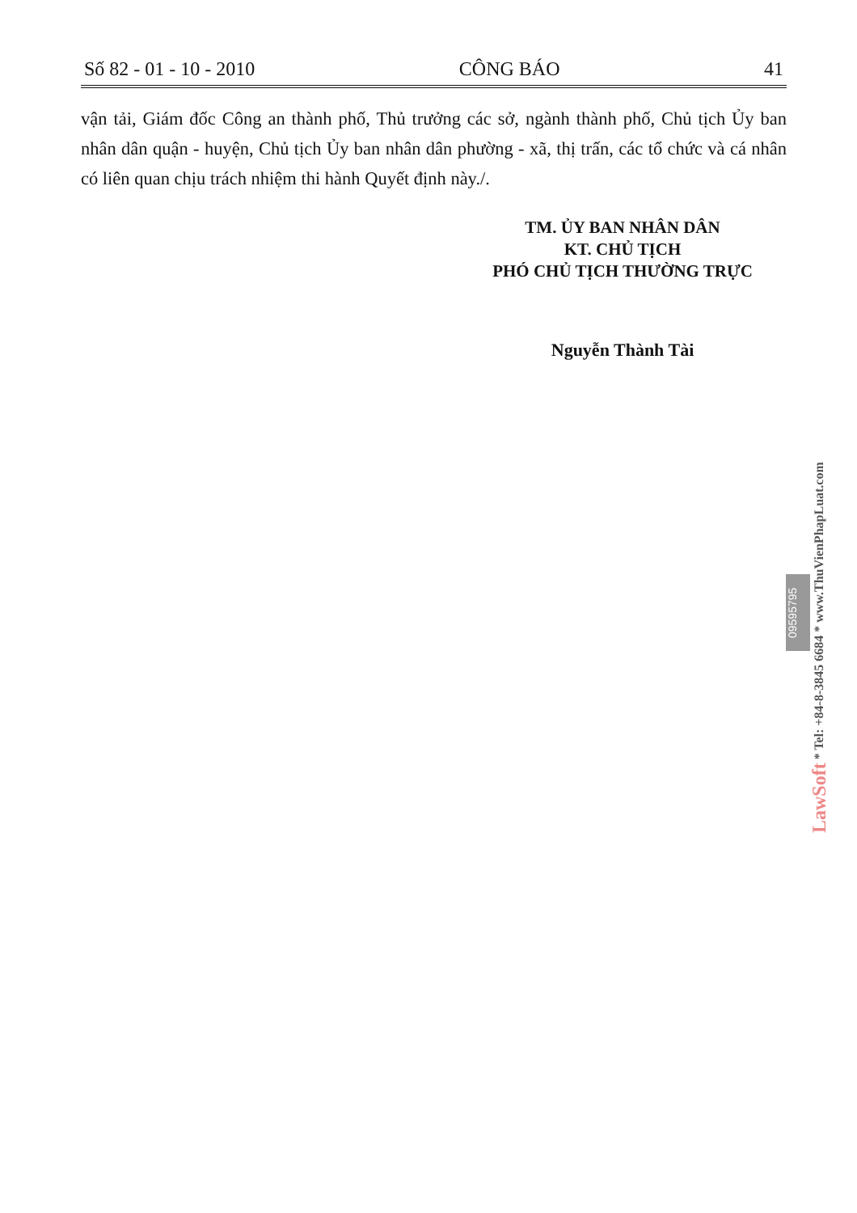Số 82 - 01 - 10 - 2010 CÔNG BÁO 41
vận tải, Giám đốc Công an thành phố, Thủ trưởng các sở, ngành thành phố, Chủ tịch Ủy ban nhân dân quận - huyện, Chủ tịch Ủy ban nhân dân phường - xã, thị trấn, các tổ chức và cá nhân có liên quan chịu trách nhiệm thi hành Quyết định này./.
TM. ỦY BAN NHÂN DÂN
KT. CHỦ TỊCH
PHÓ CHỦ TỊCH THƯỜNG TRỰC
Nguyễn Thành Tài
09595795
LawSoft * Tel: +84-8-3845 6684 * www.ThuVienPhapLuat.com